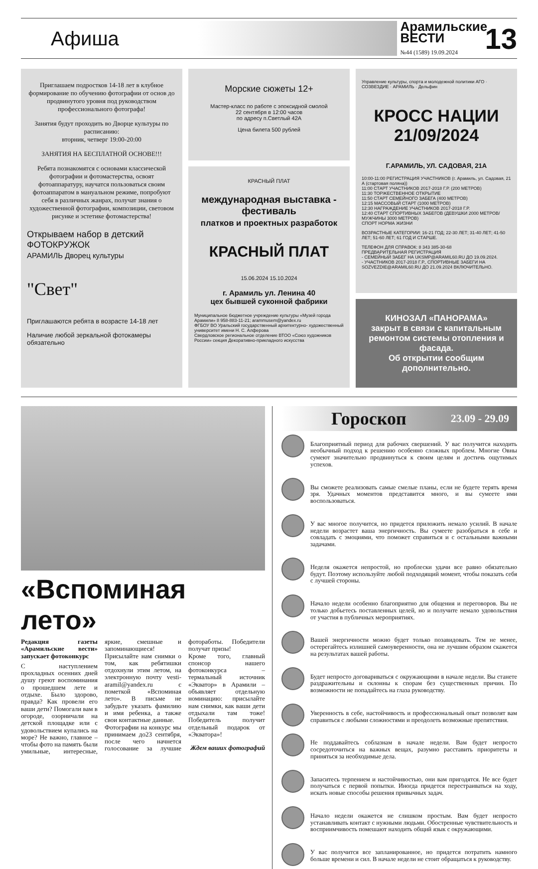Афиша
Арамильские
ВЕСТИ
№44 (1589) 19.09.2024
13
Приглашаем подростков 14-18 лет в клубное формирование по обучению фотографии от основ до продвинутого уровня под руководством профессионального фотографа!
Занятия будут проходить во Дворце культуры по расписанию:
вторник, четверг 19:00-20:00
ЗАНЯТИЯ НА БЕСПЛАТНОЙ ОСНОВЕ!!!
Ребята познакомятся с основами классической фотографии и фотомастерства, освоят фотоаппаратуру, научатся пользоваться своим фотоаппаратом в мануальном режиме, попробуют себя в различных жанрах, получат знания о художественной фотографии, композиции, световом рисунке и эстетике фотомастерства!
Открываем набор в детский ФОТОКРУЖОК
АРАМИЛЬ Дворец культуры
"Свет"
Приглашаются ребята в возрасте 14-18 лет
Наличие любой зеркальной фотокамеры обязательно
Морские сюжеты 12+
Мастер-класс по работе с эпоксидной смолой
22 сентября в 12:00 часов
по адресу п.Светлый 42А
Цена билета 500 рублей
КРАСНЫЙ ПЛАТ
международная выставка - фестиваль
платков и проектных разработок
КРАСНЫЙ ПЛАТ
15.06.2024 15.10.2024
г. Арамиль ул. Ленина 40
цех бывшей суконной фабрики
Муниципальное бюджетное учреждение культуры «Музей города Арамили» 8 958-883-11-21; arammusem@yandex.ru
ФГБОУ ВО Уральский государственный архитектурно- художественный университет имени Н. С. Алферова
Свердловское региональное отделение ВТОО «Союз художников России» секция Декоративно-прикладного искусства
Управление культуры, спорта и молодежной политики АГО · СОЗВЕЗДИЕ · АРАМИЛЬ · Дельфин
КРОСС НАЦИИ
21/09/2024
Г.АРАМИЛЬ, УЛ. САДОВАЯ, 21А
10:00-11:00 РЕГИСТРАЦИЯ УЧАСТНИКОВ (г. Арамиль, ул. Садовая, 21 А (стартовая поляна))
11:00 СТАРТ УЧАСТНИКОВ 2017-2018 Г.Р. (200 МЕТРОВ)
11:30 ТОРЖЕСТВЕННОЕ ОТКРЫТИЕ
11:50 СТАРТ СЕМЕЙНОГО ЗАБЕГА (400 МЕТРОВ)
12:15 МАССОВЫЙ СТАРТ (1000 МЕТРОВ)
12:30 НАГРАЖДЕНИЕ УЧАСТНИКОВ 2017-2018 Г.Р.
12:40 СТАРТ СПОРТИВНЫХ ЗАБЕГОВ (ДЕВУШКИ 2000 МЕТРОВ/МУЖЧИНЫ 3000 МЕТРОВ)
СПОРТ НОРМА ЖИЗНИ
ВОЗРАСТНЫЕ КАТЕГОРИИ: 16-21 ГОД; 22-30 ЛЕТ; 31-40 ЛЕТ; 41-50 ЛЕТ; 51-60 ЛЕТ; 61 ГОД И СТАРШЕ.
ТЕЛЕФОН ДЛЯ СПРАВОК: 8 343 385-30-68
ПРЕДВАРИТЕЛЬНАЯ РЕГИСТРАЦИЯ
- СЕМЕЙНЫЙ ЗАБЕГ НА UKSMP@ARAMIL60.RU ДО 19.09.2024.
- УЧАСТНИКОВ 2017-2018 Г.Р., СПОРТИВНЫЕ ЗАБЕГИ НА SOZVEZDIE@ARAMIL60.RU ДО 21.09.2024 ВКЛЮЧИТЕЛЬНО.
КИНОЗАЛ «ПАНОРАМА»
закрыт в связи с капитальным ремонтом системы отопления и фасада.
Об открытии сообщим дополнительно.
«Вспоминая лето»
Редакция газеты «Арамильские вести» запускает фотоконкурс
С наступлением прохладных осенних дней душу греют воспоминания о прошедшем лете и отдыхе. Было здорово, правда? Как провели его ваши дети? Помогали вам в огороде, озорничали на детской площадке или с удовольствием купались на море? Не важно, главное – чтобы фото на память были умильные, интересные, яркие, смешные и запоминающиеся!
Присылайте нам снимки о том, как ребятишки отдохнули этим летом, на электронную почту vesti-aramil@yandex.ru с пометкой «Вспоминая лето». В письме не забудьте указать фамилию и имя ребенка, а также свои контактные данные.
Фотографии на конкурс мы принимаем до23 сентября, после чего начнется голосование за лучшие фотоработы. Победители получат призы!
Кроме того, главный спонсор нашего фотоконкурса – термальный источник «Экватор» в Арамили – объявляет отдельную номинацию: присылайте нам снимки, как ваши дети отдыхали там тоже! Победитель получит отдельный подарок от «Экватора»!
Ждем ваших фотографий
Гороскоп 23.09 - 29.09
Благоприятный период для рабочих свершений. У вас получится находить необычный подход к решению особенно сложных проблем. Многие Овны сумеют значительно продвинуться к своим целям и достичь ощутимых успехов.
Вы сможете реализовать самые смелые планы, если не будете терять время зря. Удачных моментов представится много, и вы сумеете ими воспользоваться.
У вас многое получится, но придется приложить немало усилий. В начале недели возрастет ваша энергичность. Вы сумеете разобраться в себе и совладать с эмоциями, что поможет справиться и с остальными важными задачами.
Неделя окажется непростой, но проблески удачи все равно обязательно будут. Поэтому используйте любой подходящий момент, чтобы показать себя с лучшей стороны.
Начало недели особенно благоприятно для общения и переговоров. Вы не только добьетесь поставленных целей, но и получите немало удовольствия от участия в публичных мероприятиях.
Вашей энергичности можно будет только позавидовать. Тем не менее, остерегайтесь излишней самоуверенности, она не лучшим образом скажется на результатах вашей работы.
Будет непросто договариваться с окружающими в начале недели. Вы станете раздражительны и склонны к спорам без существенных причин. По возможности не попадайтесь на глаза руководству.
Уверенность в себе, настойчивость и профессиональный опыт позволят вам справиться с любыми сложностями и преодолеть возможные препятствия.
Не поддавайтесь соблазнам в начале недели. Вам будет непросто сосредоточиться на важных вещах, разумно расставить приоритеты и приняться за необходимые дела.
Запаситесь терпением и настойчивостью, они вам пригодятся. Не все будет получаться с первой попытки. Иногда придется перестраиваться на ходу, искать новые способы решения привычных задач.
Начало недели окажется не слишком простым. Вам будет непросто устанавливать контакт с нужными людьми. Обостренные чувствительность и восприимчивость помешают находить общий язык с окружающими.
У вас получится все запланированное, но придется потратить намного больше времени и сил. В начале недели не стоит обращаться к руководству.